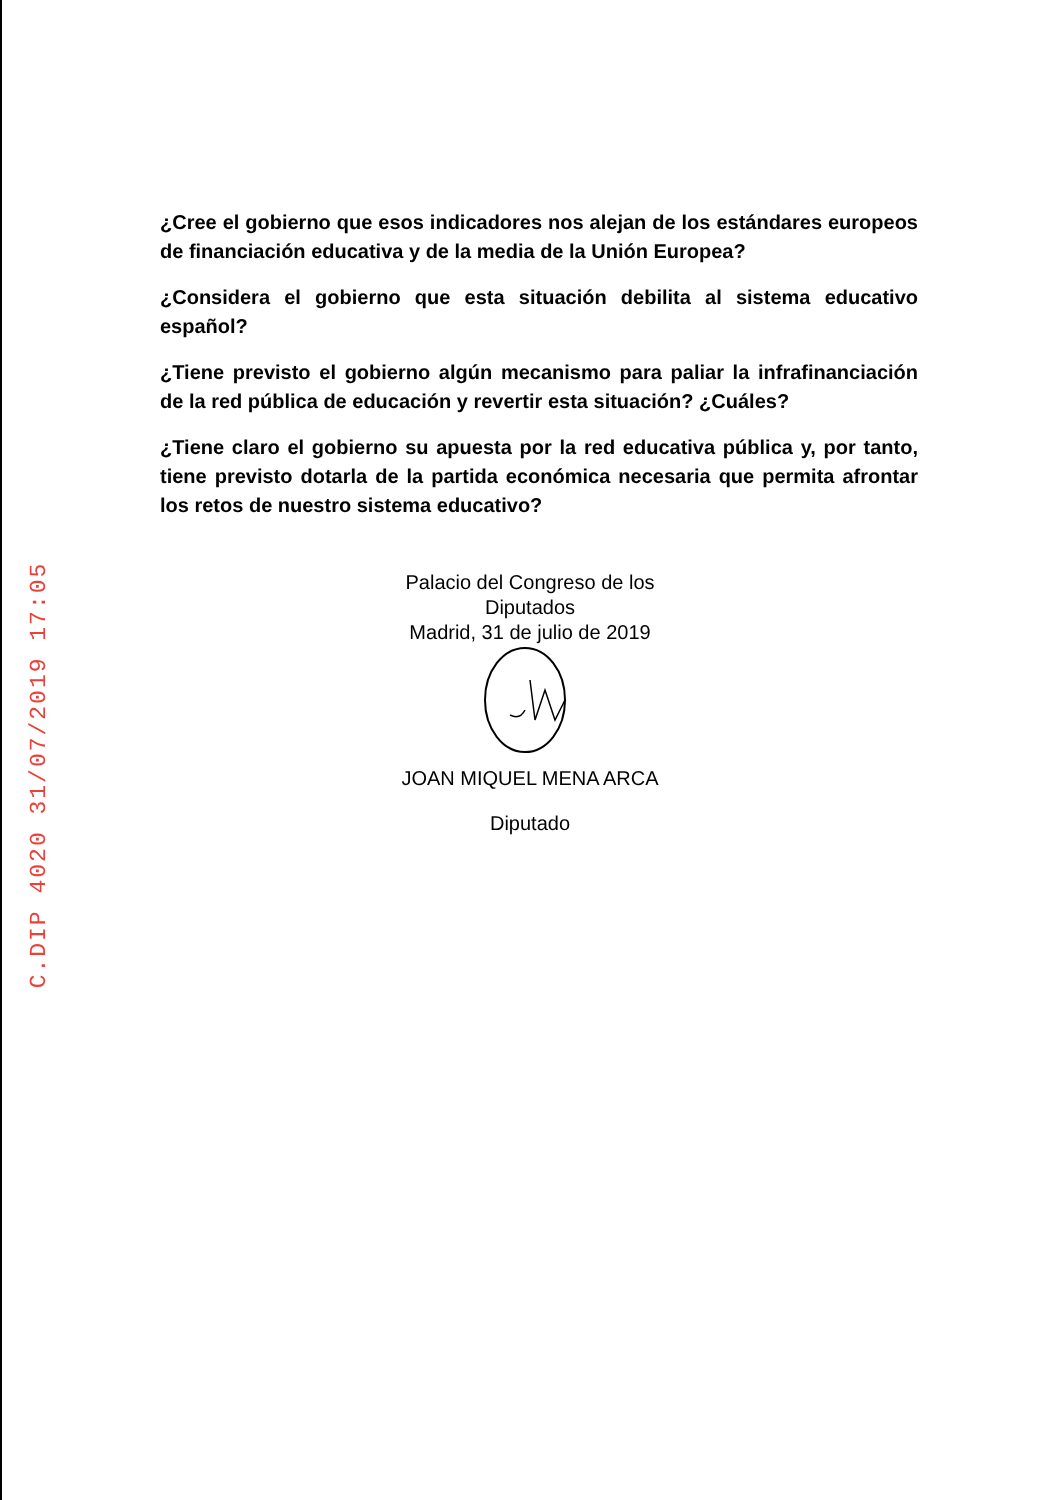C.DIP 4020 31/07/2019 17:05
¿Cree el gobierno que esos indicadores nos alejan de los estándares europeos de financiación educativa y de la media de la Unión Europea?
¿Considera el gobierno que esta situación debilita al sistema educativo español?
¿Tiene previsto el gobierno algún mecanismo para paliar la infrafinanciación de la red pública de educación y revertir esta situación? ¿Cuáles?
¿Tiene claro el gobierno su apuesta por la red educativa pública y, por tanto, tiene previsto dotarla de la partida económica necesaria que permita afrontar los retos de nuestro sistema educativo?
Palacio del Congreso de los Diputados
Madrid, 31 de julio de 2019
JOAN MIQUEL MENA ARCA
Diputado